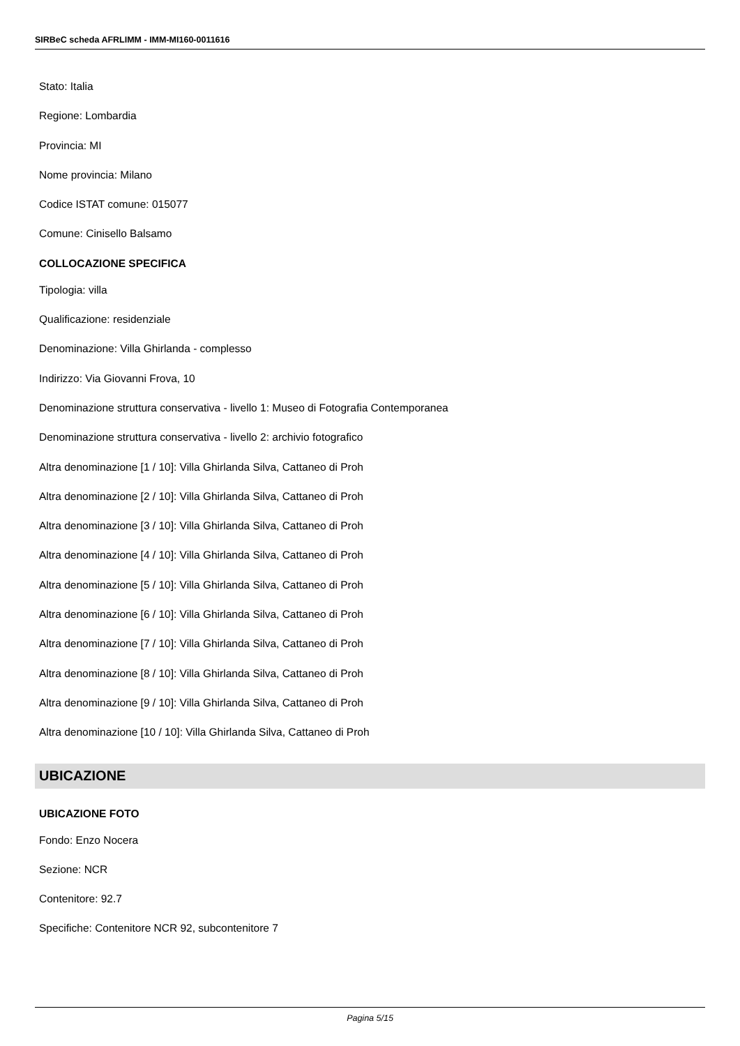SIRBeC scheda AFRLIMM - IMM-MI160-0011616
Stato: Italia
Regione: Lombardia
Provincia: MI
Nome provincia: Milano
Codice ISTAT comune: 015077
Comune: Cinisello Balsamo
COLLOCAZIONE SPECIFICA
Tipologia: villa
Qualificazione: residenziale
Denominazione: Villa Ghirlanda - complesso
Indirizzo: Via Giovanni Frova, 10
Denominazione struttura conservativa - livello 1: Museo di Fotografia Contemporanea
Denominazione struttura conservativa - livello 2: archivio fotografico
Altra denominazione [1 / 10]: Villa Ghirlanda Silva, Cattaneo di Proh
Altra denominazione [2 / 10]: Villa Ghirlanda Silva, Cattaneo di Proh
Altra denominazione [3 / 10]: Villa Ghirlanda Silva, Cattaneo di Proh
Altra denominazione [4 / 10]: Villa Ghirlanda Silva, Cattaneo di Proh
Altra denominazione [5 / 10]: Villa Ghirlanda Silva, Cattaneo di Proh
Altra denominazione [6 / 10]: Villa Ghirlanda Silva, Cattaneo di Proh
Altra denominazione [7 / 10]: Villa Ghirlanda Silva, Cattaneo di Proh
Altra denominazione [8 / 10]: Villa Ghirlanda Silva, Cattaneo di Proh
Altra denominazione [9 / 10]: Villa Ghirlanda Silva, Cattaneo di Proh
Altra denominazione [10 / 10]: Villa Ghirlanda Silva, Cattaneo di Proh
UBICAZIONE
UBICAZIONE FOTO
Fondo: Enzo Nocera
Sezione: NCR
Contenitore: 92.7
Specifiche: Contenitore NCR 92, subcontenitore 7
Pagina 5/15